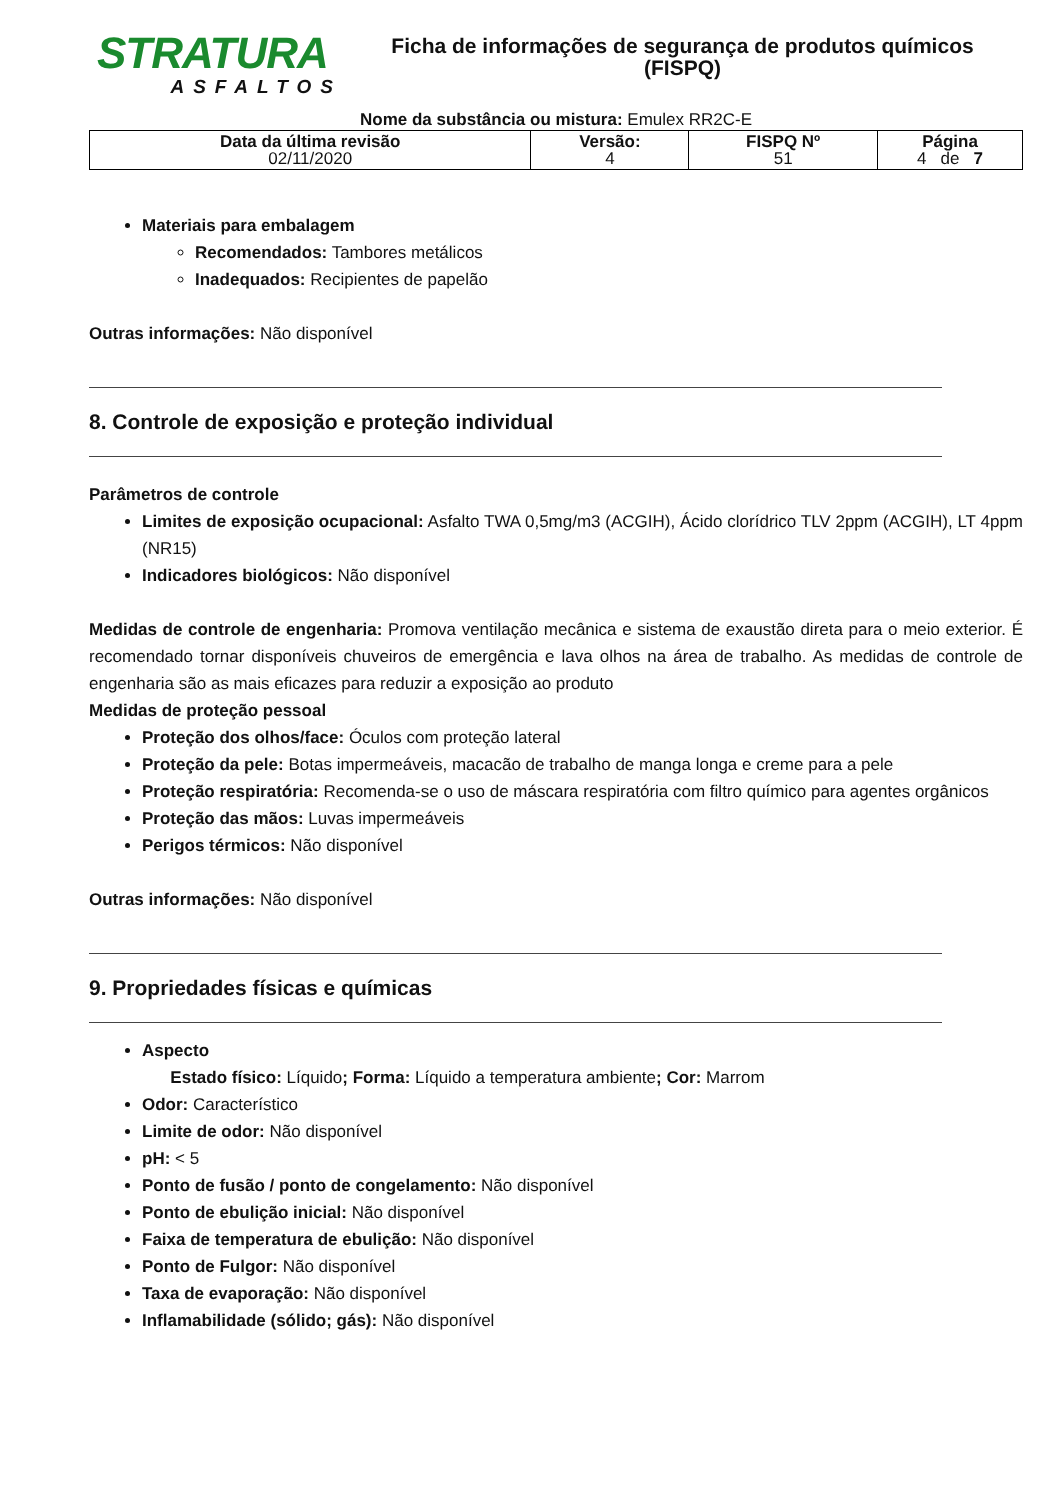STRATURA
ASFALTOS
Ficha de informações de segurança de produtos químicos
(FISPQ)
Nome da substância ou mistura: Emulex RR2C-E
| Data da última revisão 02/11/2020 | Versão: 4 | FISPQ Nº 51 | Página 4 de 7 |
Materiais para embalagem
Recomendados: Tambores metálicos
Inadequados: Recipientes de papelão
Outras informações: Não disponível
8. Controle de exposição e proteção individual
Parâmetros de controle
Limites de exposição ocupacional: Asfalto TWA 0,5mg/m3 (ACGIH), Ácido clorídrico TLV 2ppm (ACGIH), LT 4ppm (NR15)
Indicadores biológicos: Não disponível
Medidas de controle de engenharia: Promova ventilação mecânica e sistema de exaustão direta para o meio exterior. É recomendado tornar disponíveis chuveiros de emergência e lava olhos na área de trabalho. As medidas de controle de engenharia são as mais eficazes para reduzir a exposição ao produto
Medidas de proteção pessoal
Proteção dos olhos/face: Óculos com proteção lateral
Proteção da pele: Botas impermeáveis, macacão de trabalho de manga longa e creme para a pele
Proteção respiratória: Recomenda-se o uso de máscara respiratória com filtro químico para agentes orgânicos
Proteção das mãos: Luvas impermeáveis
Perigos térmicos: Não disponível
Outras informações: Não disponível
9. Propriedades físicas e químicas
Aspecto
Estado físico: Líquido; Forma: Líquido a temperatura ambiente; Cor: Marrom
Odor: Característico
Limite de odor: Não disponível
pH: < 5
Ponto de fusão / ponto de congelamento: Não disponível
Ponto de ebulição inicial: Não disponível
Faixa de temperatura de ebulição: Não disponível
Ponto de Fulgor: Não disponível
Taxa de evaporação: Não disponível
Inflamabilidade (sólido; gás): Não disponível